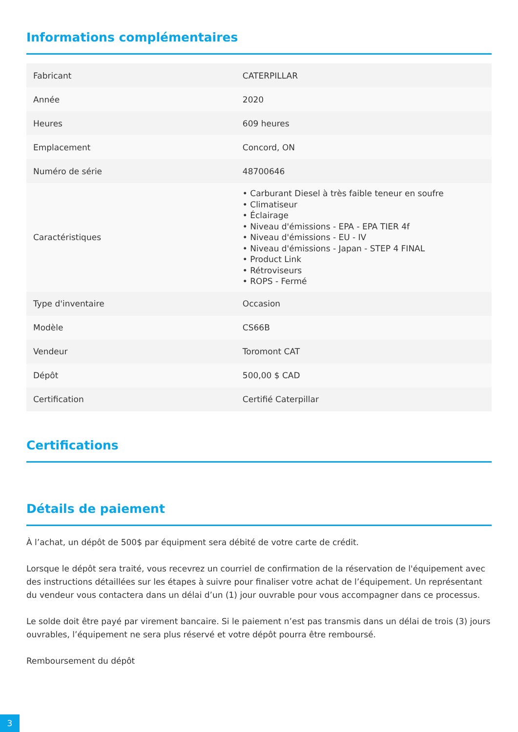Informations complémentaires
| Fabricant | CATERPILLAR |
| Année | 2020 |
| Heures | 609 heures |
| Emplacement | Concord, ON |
| Numéro de série | 48700646 |
| Caractéristiques | • Carburant Diesel à très faible teneur en soufre • Climatiseur • Éclairage • Niveau d'émissions - EPA - EPA TIER 4f • Niveau d'émissions - EU - IV • Niveau d'émissions - Japan - STEP 4 FINAL • Product Link • Rétroviseurs • ROPS - Fermé |
| Type d'inventaire | Occasion |
| Modèle | CS66B |
| Vendeur | Toromont CAT |
| Dépôt | 500,00 $ CAD |
| Certification | Certifié Caterpillar |
Certifications
Détails de paiement
À l’achat, un dépôt de 500$ par équipment sera débité de votre carte de crédit.
Lorsque le dépôt sera traité, vous recevrez un courriel de confirmation de la réservation de l'équipement avec des instructions détaillées sur les étapes à suivre pour finaliser votre achat de l’équipement. Un représentant du vendeur vous contactera dans un délai d’un (1) jour ouvrable pour vous accompagner dans ce processus.
Le solde doit être payé par virement bancaire. Si le paiement n’est pas transmis dans un délai de trois (3) jours ouvrables, l’équipement ne sera plus réservé et votre dépôt pourra être remboursé.
Remboursement du dépôt
3